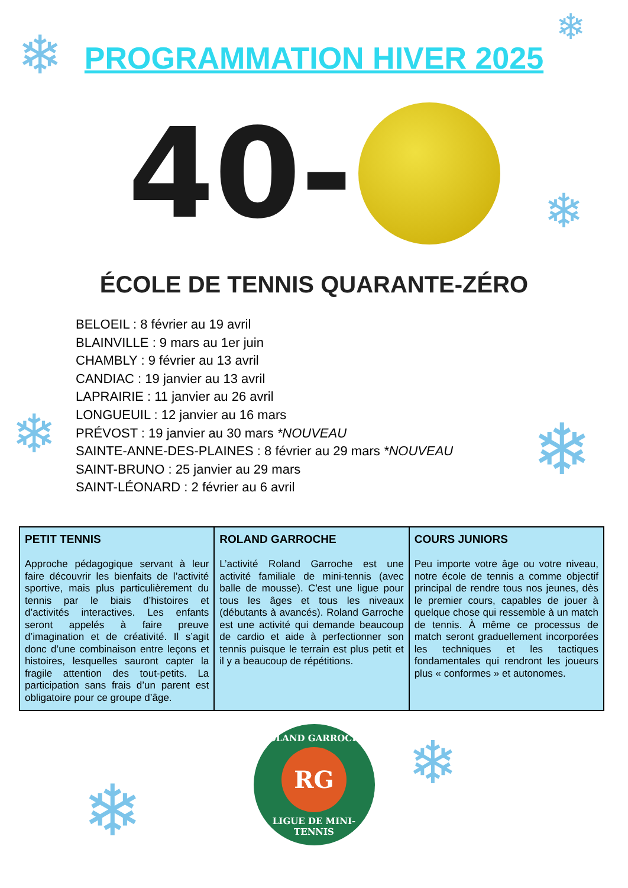❄ ❄
❄
❄ ❄
❄
❄
PROGRAMMATION HIVER 2025
40-
ÉCOLE DE TENNIS QUARANTE-ZÉRO
BELOEIL : 8 février au 19 avril
BLAINVILLE : 9 mars au 1er juin
CHAMBLY : 9 février au 13 avril
CANDIAC : 19 janvier au 13 avril
LAPRAIRIE : 11 janvier au 26 avril
LONGUEUIL : 12 janvier au 16 mars
PRÉVOST : 19 janvier au 30 mars *NOUVEAU
SAINTE-ANNE-DES-PLAINES : 8 février au 29 mars *NOUVEAU
SAINT-BRUNO : 25 janvier au 29 mars
SAINT-LÉONARD : 2 février au 6 avril
| PETIT TENNIS Approche pédagogique servant à leur faire découvrir les bienfaits de l’activité sportive, mais plus particulièrement du tennis par le biais d’histoires et d’activités interactives. Les enfants seront appelés à faire preuve d’imagination et de créativité. Il s’agit donc d’une combinaison entre leçons et histoires, lesquelles sauront capter la fragile attention des tout-petits. La participation sans frais d’un parent est obligatoire pour ce groupe d’âge. | ROLAND GARROCHE L’activité Roland Garroche est une activité familiale de mini-tennis (avec balle de mousse). C'est une ligue pour tous les âges et tous les niveaux (débutants à avancés). Roland Garroche est une activité qui demande beaucoup de cardio et aide à perfectionner son tennis puisque le terrain est plus petit et il y a beaucoup de répétitions. | COURS JUNIORS Peu importe votre âge ou votre niveau, notre école de tennis a comme objectif principal de rendre tous nos jeunes, dès le premier cours, capables de jouer à quelque chose qui ressemble à un match de tennis. À même ce processus de match seront graduellement incorporées les techniques et les tactiques fondamentales qui rendront les joueurs plus « conformes » et autonomes. |
ROLAND GARROCHE
RG
LIGUE DE MINI-TENNIS